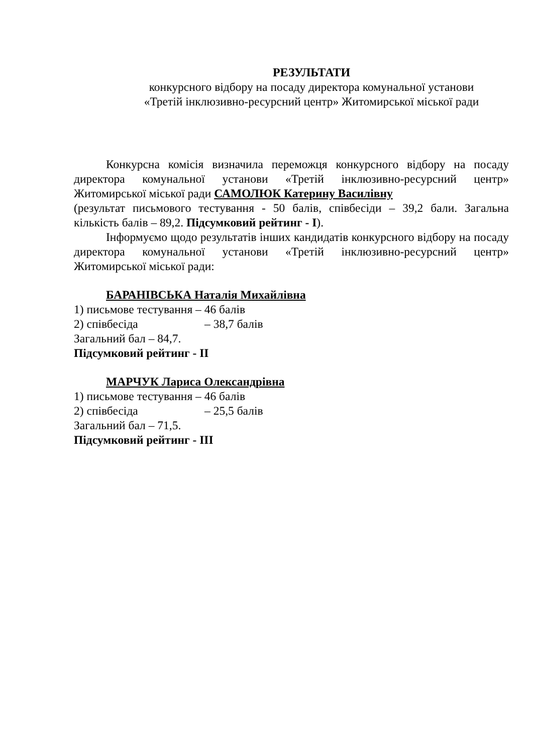РЕЗУЛЬТАТИ
конкурсного відбору на посаду директора комунальної установи
«Третій інклюзивно-ресурсний центр» Житомирської міської ради
Конкурсна комісія визначила переможця конкурсного відбору на посаду директора комунальної установи «Третій інклюзивно-ресурсний центр» Житомирської міської ради САМОЛЮК Катерину Василівну
(результат письмового тестування - 50 балів, співбесіди – 39,2 бали. Загальна кількість балів – 89,2. Підсумковий рейтинг - І).
Інформуємо щодо результатів інших кандидатів конкурсного відбору на посаду директора комунальної установи «Третій інклюзивно-ресурсний центр» Житомирської міської ради:
БАРАНІВСЬКА Наталія Михайлівна
1) письмове тестування – 46 балів
2) співбесіда – 38,7 балів
Загальний бал – 84,7.
Підсумковий рейтинг - ІІ
МАРЧУК Лариса Олександрівна
1) письмове тестування – 46 балів
2) співбесіда – 25,5 балів
Загальний бал – 71,5.
Підсумковий рейтинг - ІІІ